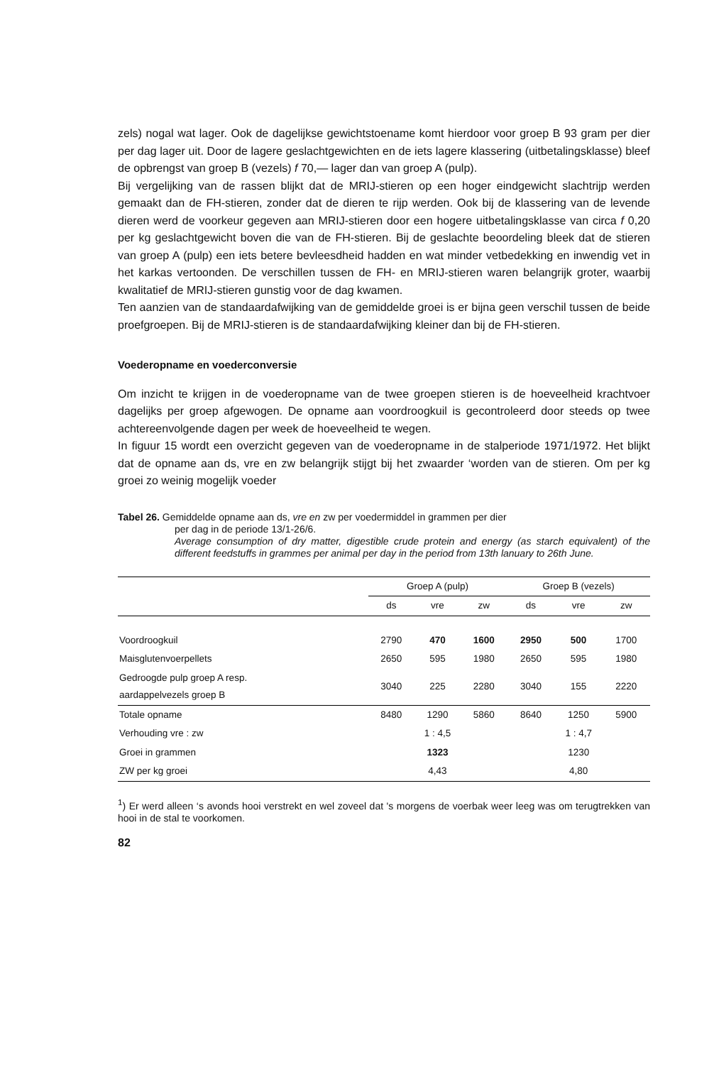zels) nogal wat lager. Ook de dagelijkse gewichtstoename komt hierdoor voor groep B 93 gram per dier per dag lager uit. Door de lagere geslachtgewichten en de iets lagere klassering (uitbetalingsklasse) bleef de opbrengst van groep B (vezels) f 70,— lager dan van groep A (pulp).
Bij vergelijking van de rassen blijkt dat de MRIJ-stieren op een hoger eindgewicht slachtrijp werden gemaakt dan de FH-stieren, zonder dat de dieren te rijp werden. Ook bij de klassering van de levende dieren werd de voorkeur gegeven aan MRIJ-stieren door een hogere uitbetalingsklasse van circa f 0,20 per kg geslachtgewicht boven die van de FH-stieren. Bij de geslachte beoordeling bleek dat de stieren van groep A (pulp) een iets betere bevleesdheid hadden en wat minder vetbedekking en inwendig vet in het karkas vertoonden. De verschillen tussen de FH- en MRIJ-stieren waren belangrijk groter, waarbij kwalitatief de MRIJ-stieren gunstig voor de dag kwamen.
Ten aanzien van de standaardafwijking van de gemiddelde groei is er bijna geen verschil tussen de beide proefgroepen. Bij de MRIJ-stieren is de standaardafwijking kleiner dan bij de FH-stieren.
Voederopname en voederconversie
Om inzicht te krijgen in de voederopname van de twee groepen stieren is de hoeveelheid krachtvoer dagelijks per groep afgewogen. De opname aan voordroogkuil is gecontroleerd door steeds op twee achtereenvolgende dagen per week de hoeveelheid te wegen.
In figuur 15 wordt een overzicht gegeven van de voederopname in de stalperiode 1971/1972. Het blijkt dat de opname aan ds, vre en zw belangrijk stijgt bij het zwaarder ‘worden van de stieren. Om per kg groei zo weinig mogelijk voeder
Tabel 26. Gemiddelde opname aan ds, vre en zw per voedermiddel in grammen per dier
per dag in de periode 13/1-26/6.
Average consumption of dry matter, digestible crude protein and energy (as starch equivalent) of the different feedstuffs in grammes per animal per day in the period from 13th lanuary to 26th June.
| | Groep A (pulp) | | | Groep B (vezels) | | |
| --- | --- | --- | --- | --- | --- | --- |
| | ds | vre | zw | ds | vre | zw |
| Voordroogkuil | 2790 | 470 | 1600 | 2950 | 500 | 1700 |
| Maisglutenvoerpellets | 2650 | 595 | 1980 | 2650 | 595 | 1980 |
| Gedroogde pulp groep A resp. aardappelvezels groep B | 3040 | 225 | 2280 | 3040 | 155 | 2220 |
| Totale opname | 8480 | 1290 | 5860 | 8640 | 1250 | 5900 |
| Verhouding vre : zw | 1 : 4,5 | | | 1 : 4,7 | | |
| Groei in grammen | 1323 | | | 1230 | | |
| ZW per kg groei | 4,43 | | | 4,80 | | |
<sup>1</sup>) Er werd alleen ‘s avonds hooi verstrekt en wel zoveel dat 's morgens de voerbak weer leeg was om terugtrekken van hooi in de stal te voorkomen.
82